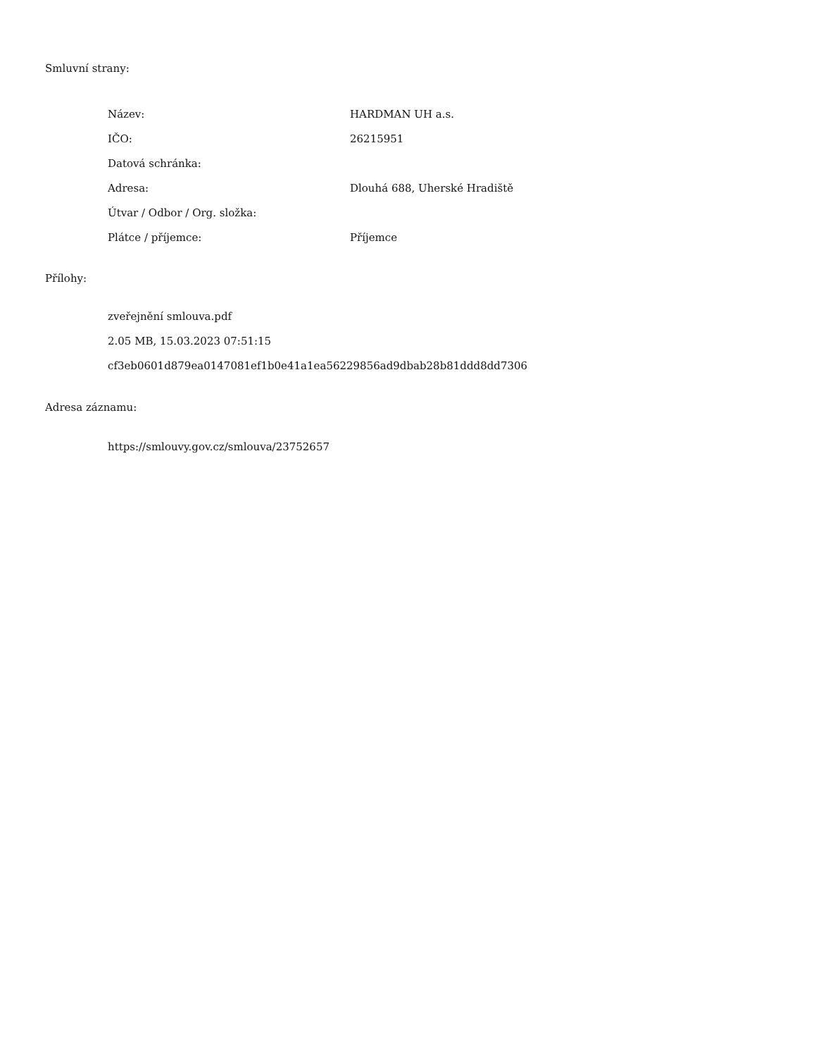Smluvní strany:
Název: HARDMAN UH a.s.
IČO: 26215951
Datová schránka:
Adresa: Dlouhá 688, Uherské Hradiště
Útvar / Odbor / Org. složka:
Plátce / příjemce: Příjemce
Přílohy:
zveřejnění smlouva.pdf
2.05 MB, 15.03.2023 07:51:15
cf3eb0601d879ea0147081ef1b0e41a1ea56229856ad9dbab28b81ddd8dd7306
Adresa záznamu:
https://smlouvy.gov.cz/smlouva/23752657